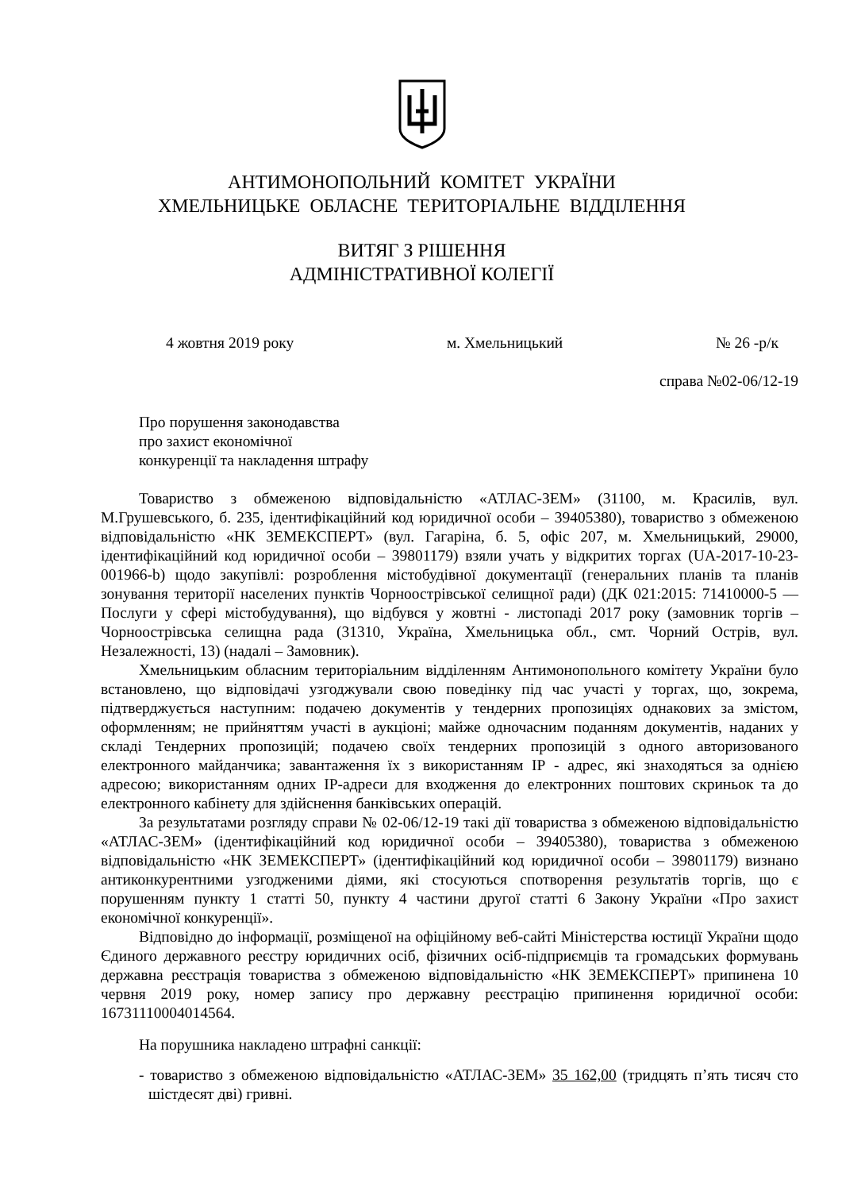АНТИМОНОПОЛЬНИЙ КОМІТЕТ УКРАЇНИ
ХМЕЛЬНИЦЬКЕ ОБЛАСНЕ ТЕРИТОРІАЛЬНЕ ВІДДІЛЕННЯ
ВИТЯГ З РІШЕННЯ
АДМІНІСТРАТИВНОЇ КОЛЕГІЇ
4 жовтня 2019 року м. Хмельницький № 26 -р/к
справа №02-06/12-19
Про порушення законодавства
про захист економічної
конкуренції та накладення штрафу
Товариство з обмеженою відповідальністю «АТЛАС-ЗЕМ» (31100, м. Красилів, вул. М.Грушевського, б. 235, ідентифікаційний код юридичної особи – 39405380), товариство з обмеженою відповідальністю «НК ЗЕМЕКСПЕРТ» (вул. Гагаріна, б. 5, офіс 207, м. Хмельницький, 29000, ідентифікаційний код юридичної особи – 39801179) взяли учать у відкритих торгах (UA-2017-10-23-001966-b) щодо закупівлі: розроблення містобудівної документації (генеральних планів та планів зонування території населених пунктів Чорноострівської селищної ради) (ДК 021:2015: 71410000-5 — Послуги у сфері містобудування), що відбувся у жовтні - листопаді 2017 року (замовник торгів – Чорноострівська селищна рада (31310, Україна, Хмельницька обл., смт. Чорний Острів, вул. Незалежності, 13) (надалі – Замовник).
Хмельницьким обласним територіальним відділенням Антимонопольного комітету України було встановлено, що відповідачі узгоджували свою поведінку під час участі у торгах, що, зокрема, підтверджується наступним: подачею документів у тендерних пропозиціях однакових за змістом, оформленням; не прийняттям участі в аукціоні; майже одночасним поданням документів, наданих у складі Тендерних пропозицій; подачею своїх тендерних пропозицій з одного авторизованого електронного майданчика; завантаження їх з використанням ІР - адрес, які знаходяться за однією адресою; використанням одних ІР-адреси для входження до електронних поштових скриньок та до електронного кабінету для здійснення банківських операцій.
За результатами розгляду справи № 02-06/12-19 такі дії товариства з обмеженою відповідальністю «АТЛАС-ЗЕМ» (ідентифікаційний код юридичної особи – 39405380), товариства з обмеженою відповідальністю «НК ЗЕМЕКСПЕРТ» (ідентифікаційний код юридичної особи – 39801179) визнано антиконкурентними узгодженими діями, які стосуються спотворення результатів торгів, що є порушенням пункту 1 статті 50, пункту 4 частини другої статті 6 Закону України «Про захист економічної конкуренції».
Відповідно до інформації, розміщеної на офіційному веб-сайті Міністерства юстиції України щодо Єдиного державного реєстру юридичних осіб, фізичних осіб-підприємців та громадських формувань державна реєстрація товариства з обмеженою відповідальністю «НК ЗЕМЕКСПЕРТ» припинена 10 червня 2019 року, номер запису про державну реєстрацію припинення юридичної особи: 16731110004014564.
На порушника накладено штрафні санкції:
- товариство з обмеженою відповідальністю «АТЛАС-ЗЕМ» 35 162,00 (тридцять п’ять тисяч сто шістдесят дві) гривні.